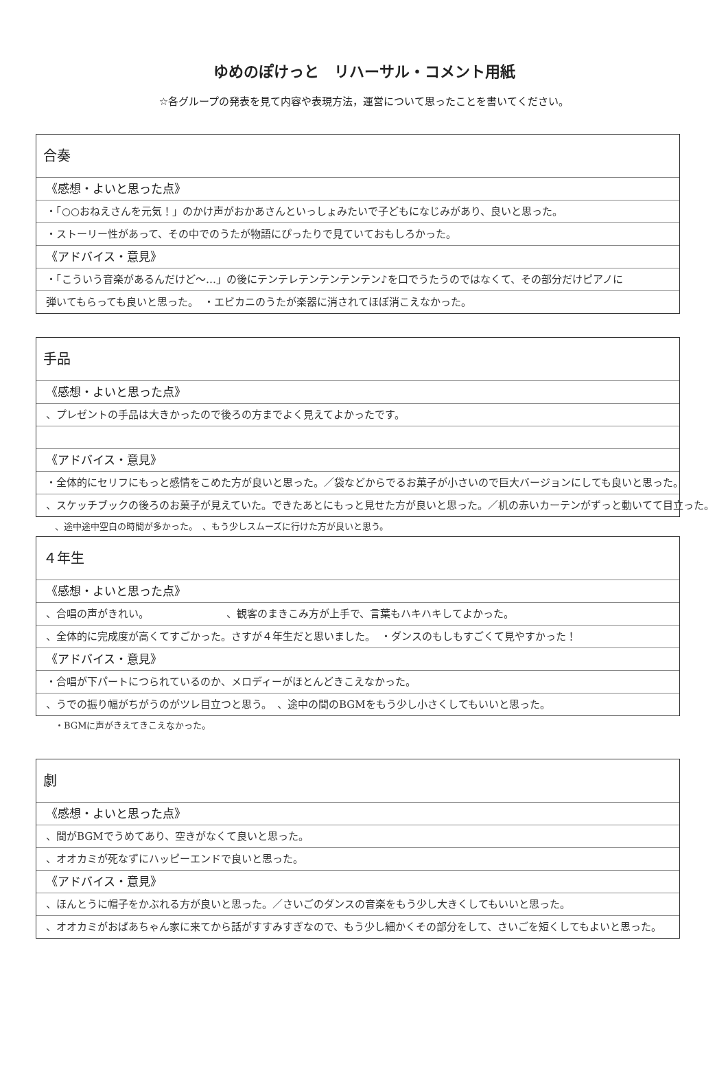ゆめのぽけっと　リハーサル・コメント用紙
☆各グループの発表を見て内容や表現方法，運営について思ったことを書いてください。
合奏
《感想・よいと思った点》
・「○○おねえさんを元気！」のかけ声がおかあさんといっしょみたいで子どもになじみがあり、良いと思った。
・ストーリー性があって、その中でのうたが物語にぴったりで見ていておもしろかった。
《アドバイス・意見》
・「こういう音楽があるんだけど〜…」の後にテンテレテンテンテンテン♪を口でうたうのではなくて、その部分だけピアノに
弾いてもらっても良いと思った。　・エビカニのうたが楽器に消されてほぼ消こえなかった。
手品
《感想・よいと思った点》
、プレゼントの手品は大きかったので後ろの方までよく見えてよかったです。
《アドバイス・意見》
・全体的にセリフにもっと感情をこめた方が良いと思った。／袋などからでるお菓子が小さいので巨大バージョンにしても良いと思った。
、スケッチブックの後ろのお菓子が見えていた。できたあとにもっと見せた方が良いと思った。／机の赤いカーテンがずっと動いてて目立った。
、途中途中空白の時間が多かった。　、もう少しスムーズに行けた方が良いと思う。
４年生
《感想・よいと思った点》
、合唱の声がきれい。　　　　　　　　、観客のまきこみ方が上手で、言葉もハキハキしてよかった。
、全体的に完成度が高くてすごかった。さすが４年生だと思いました。　・ダンスのもしもすごくて見やすかった！
《アドバイス・意見》
・合唱が下パートにつられているのか、メロディーがほとんどきこえなかった。
、うでの振り幅がちがうのがツレ目立つと思う。　、途中の間のBGMをもう少し小さくしてもいいと思った。
・BGMに声がきえてきこえなかった。
劇
《感想・よいと思った点》
、間がBGMでうめてあり、空きがなくて良いと思った。
、オオカミが死なずにハッピーエンドで良いと思った。
《アドバイス・意見》
、ほんとうに帽子をかぶれる方が良いと思った。／さいごのダンスの音楽をもう少し大きくしてもいいと思った。
、オオカミがおばあちゃん家に来てから話がすすみすぎなので、もう少し細かくその部分をして、さいごを短くしてもよいと思った。